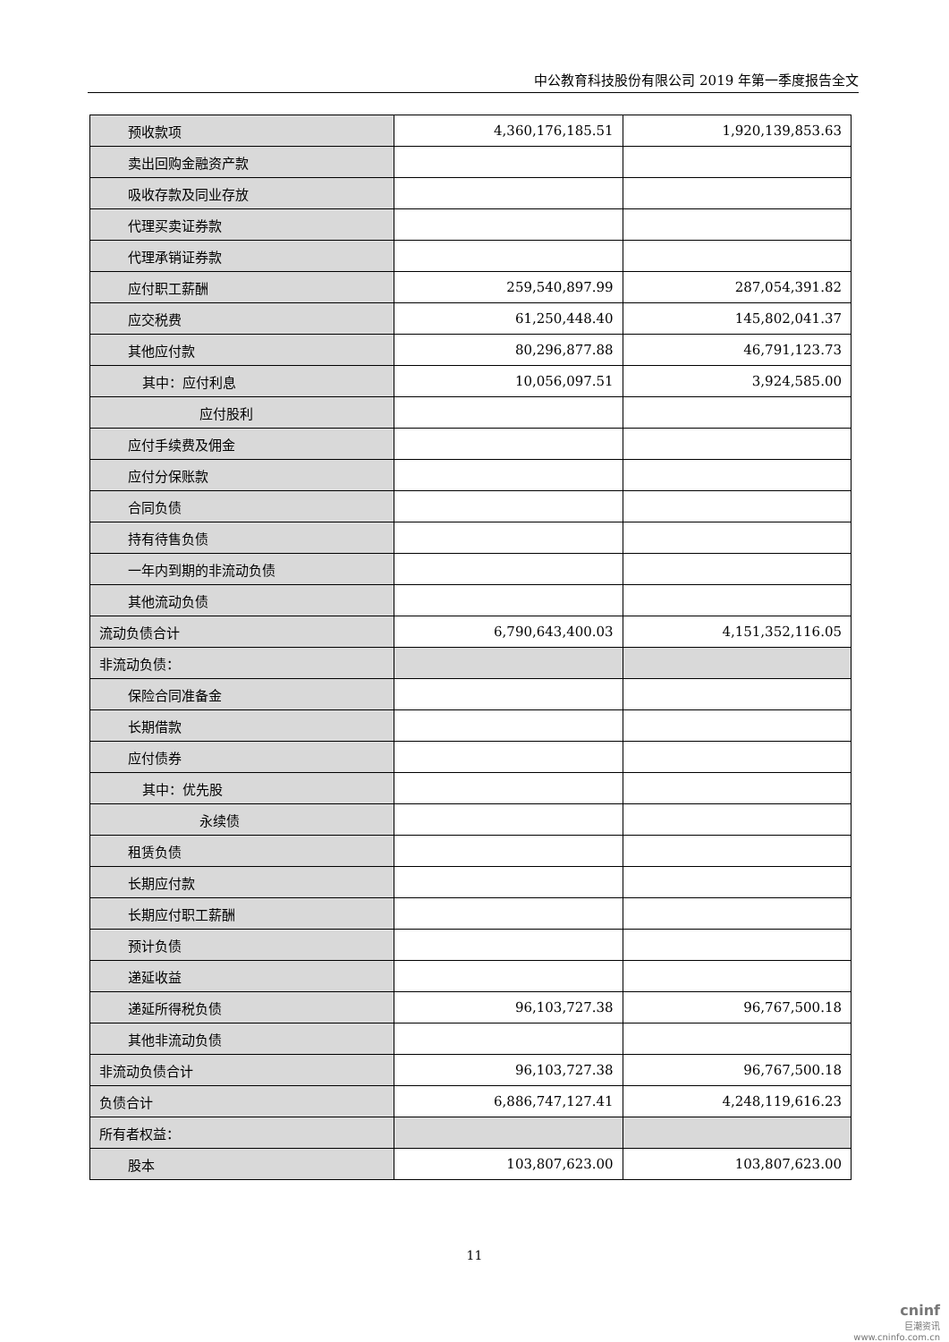中公教育科技股份有限公司 2019 年第一季度报告全文
| 预收款项 | 4,360,176,185.51 | 1,920,139,853.63 |
| 卖出回购金融资产款 | | |
| 吸收存款及同业存放 | | |
| 代理买卖证券款 | | |
| 代理承销证券款 | | |
| 应付职工薪酬 | 259,540,897.99 | 287,054,391.82 |
| 应交税费 | 61,250,448.40 | 145,802,041.37 |
| 其他应付款 | 80,296,877.88 | 46,791,123.73 |
| 其中：应付利息 | 10,056,097.51 | 3,924,585.00 |
| 应付股利 | | |
| 应付手续费及佣金 | | |
| 应付分保账款 | | |
| 合同负债 | | |
| 持有待售负债 | | |
| 一年内到期的非流动负债 | | |
| 其他流动负债 | | |
| 流动负债合计 | 6,790,643,400.03 | 4,151,352,116.05 |
| 非流动负债： | | |
| 保险合同准备金 | | |
| 长期借款 | | |
| 应付债券 | | |
| 其中：优先股 | | |
| 永续债 | | |
| 租赁负债 | | |
| 长期应付款 | | |
| 长期应付职工薪酬 | | |
| 预计负债 | | |
| 递延收益 | | |
| 递延所得税负债 | 96,103,727.38 | 96,767,500.18 |
| 其他非流动负债 | | |
| 非流动负债合计 | 96,103,727.38 | 96,767,500.18 |
| 负债合计 | 6,886,747,127.41 | 4,248,119,616.23 |
| 所有者权益： | | |
| 股本 | 103,807,623.00 | 103,807,623.00 |
11
cninf
巨潮资讯
www.cninfo.com.cn